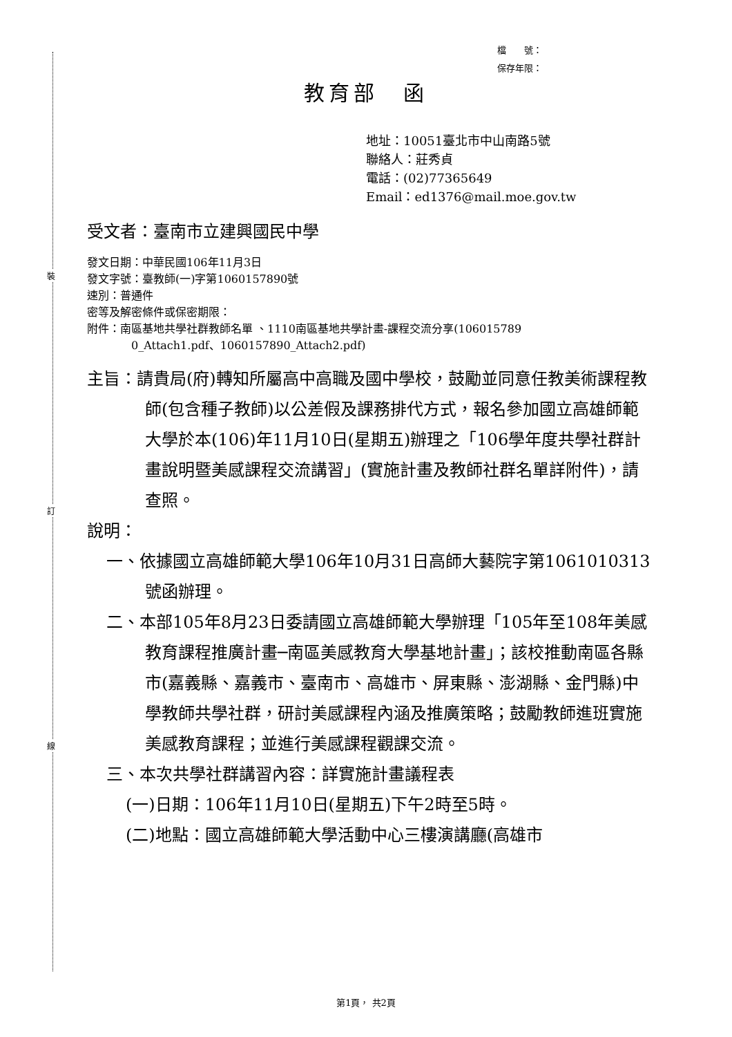裝
訂
線
檔　　號：
保存年限：
教育部　函
地址：10051臺北市中山南路5號
聯絡人：莊秀貞
電話：(02)77365649
Email：ed1376@mail.moe.gov.tw
受文者：臺南市立建興國民中學
發文日期：中華民國106年11月3日
發文字號：臺教師(一)字第1060157890號
速別：普通件
密等及解密條件或保密期限：
附件：南區基地共學社群教師名單 、1110南區基地共學計畫-課程交流分享(106015789
0_Attach1.pdf、1060157890_Attach2.pdf)
主旨：請貴局(府)轉知所屬高中高職及國中學校，鼓勵並同意任教美術課程教師(包含種子教師)以公差假及課務排代方式，報名參加國立高雄師範大學於本(106)年11月10日(星期五)辦理之「106學年度共學社群計畫說明暨美感課程交流講習」(實施計畫及教師社群名單詳附件)，請查照。
說明：
一、依據國立高雄師範大學106年10月31日高師大藝院字第1061010313號函辦理。
二、本部105年8月23日委請國立高雄師範大學辦理「105年至108年美感教育課程推廣計畫─南區美感教育大學基地計畫」；該校推動南區各縣市(嘉義縣、嘉義市、臺南市、高雄市、屏東縣、澎湖縣、金門縣)中學教師共學社群，研討美感課程內涵及推廣策略；鼓勵教師進班實施美感教育課程；並進行美感課程觀課交流。
三、本次共學社群講習內容：詳實施計畫議程表
(一)日期：106年11月10日(星期五)下午2時至5時。
(二)地點：國立高雄師範大學活動中心三樓演講廳(高雄市
第1頁， 共2頁